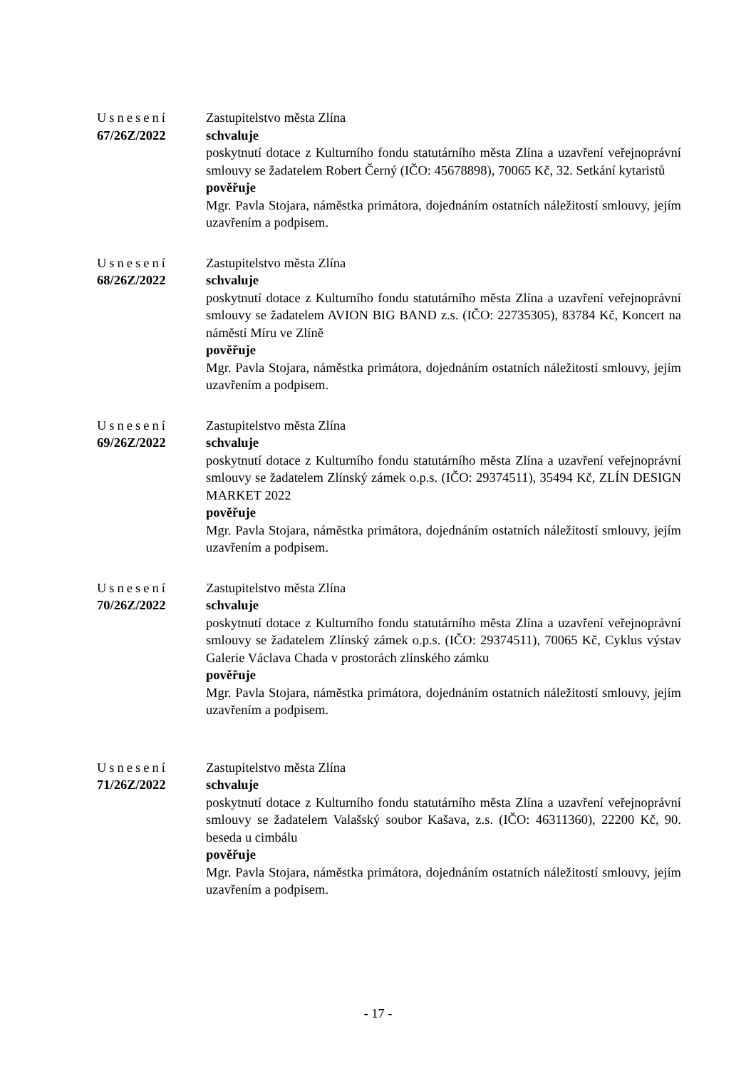Usnesení
67/26Z/2022
Zastupitelstvo města Zlína
schvaluje
poskytnutí dotace z Kulturního fondu statutárního města Zlína a uzavření veřejnoprávní smlouvy se žadatelem Robert Černý (IČO: 45678898), 70065 Kč, 32. Setkání kytaristů
pověřuje
Mgr. Pavla Stojara, náměstka primátora, dojednáním ostatních náležitostí smlouvy, jejím uzavřením a podpisem.
Usnesení
68/26Z/2022
Zastupitelstvo města Zlína
schvaluje
poskytnutí dotace z Kulturního fondu statutárního města Zlína a uzavření veřejnoprávní smlouvy se žadatelem AVION BIG BAND z.s. (IČO: 22735305), 83784 Kč, Koncert na náměstí Míru ve Zlíně
pověřuje
Mgr. Pavla Stojara, náměstka primátora, dojednáním ostatních náležitostí smlouvy, jejím uzavřením a podpisem.
Usnesení
69/26Z/2022
Zastupitelstvo města Zlína
schvaluje
poskytnutí dotace z Kulturního fondu statutárního města Zlína a uzavření veřejnoprávní smlouvy se žadatelem Zlínský zámek o.p.s. (IČO: 29374511), 35494 Kč, ZLÍN DESIGN MARKET 2022
pověřuje
Mgr. Pavla Stojara, náměstka primátora, dojednáním ostatních náležitostí smlouvy, jejím uzavřením a podpisem.
Usnesení
70/26Z/2022
Zastupitelstvo města Zlína
schvaluje
poskytnutí dotace z Kulturního fondu statutárního města Zlína a uzavření veřejnoprávní smlouvy se žadatelem Zlínský zámek o.p.s. (IČO: 29374511), 70065 Kč, Cyklus výstav Galerie Václava Chada v prostorách zlínského zámku
pověřuje
Mgr. Pavla Stojara, náměstka primátora, dojednáním ostatních náležitostí smlouvy, jejím uzavřením a podpisem.
Usnesení
71/26Z/2022
Zastupitelstvo města Zlína
schvaluje
poskytnutí dotace z Kulturního fondu statutárního města Zlína a uzavření veřejnoprávní smlouvy se žadatelem Valašský soubor Kašava, z.s. (IČO: 46311360), 22200 Kč, 90. beseda u cimbálu
pověřuje
Mgr. Pavla Stojara, náměstka primátora, dojednáním ostatních náležitostí smlouvy, jejím uzavřením a podpisem.
- 17 -